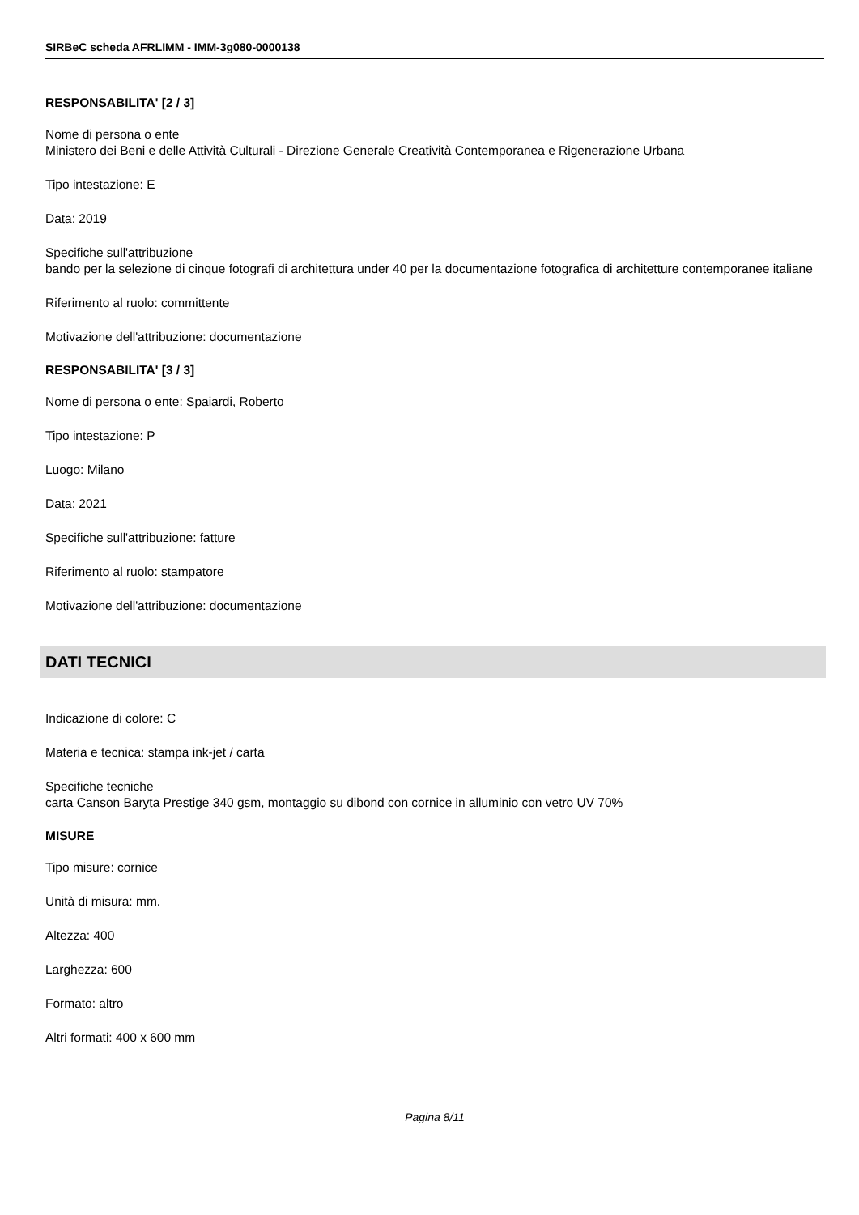SIRBeC scheda AFRLIMM - IMM-3g080-0000138
RESPONSABILITA' [2 / 3]
Nome di persona o ente
Ministero dei Beni e delle Attività Culturali - Direzione Generale Creatività Contemporanea e Rigenerazione Urbana
Tipo intestazione: E
Data: 2019
Specifiche sull'attribuzione
bando per la selezione di cinque fotografi di architettura under 40 per la documentazione fotografica di architetture contemporanee italiane
Riferimento al ruolo: committente
Motivazione dell'attribuzione: documentazione
RESPONSABILITA' [3 / 3]
Nome di persona o ente: Spaiardi, Roberto
Tipo intestazione: P
Luogo: Milano
Data: 2021
Specifiche sull'attribuzione: fatture
Riferimento al ruolo: stampatore
Motivazione dell'attribuzione: documentazione
DATI TECNICI
Indicazione di colore: C
Materia e tecnica: stampa ink-jet / carta
Specifiche tecniche
carta Canson Baryta Prestige 340 gsm, montaggio su dibond con cornice in alluminio con vetro UV 70%
MISURE
Tipo misure: cornice
Unità di misura: mm.
Altezza: 400
Larghezza: 600
Formato: altro
Altri formati: 400 x 600 mm
Pagina 8/11